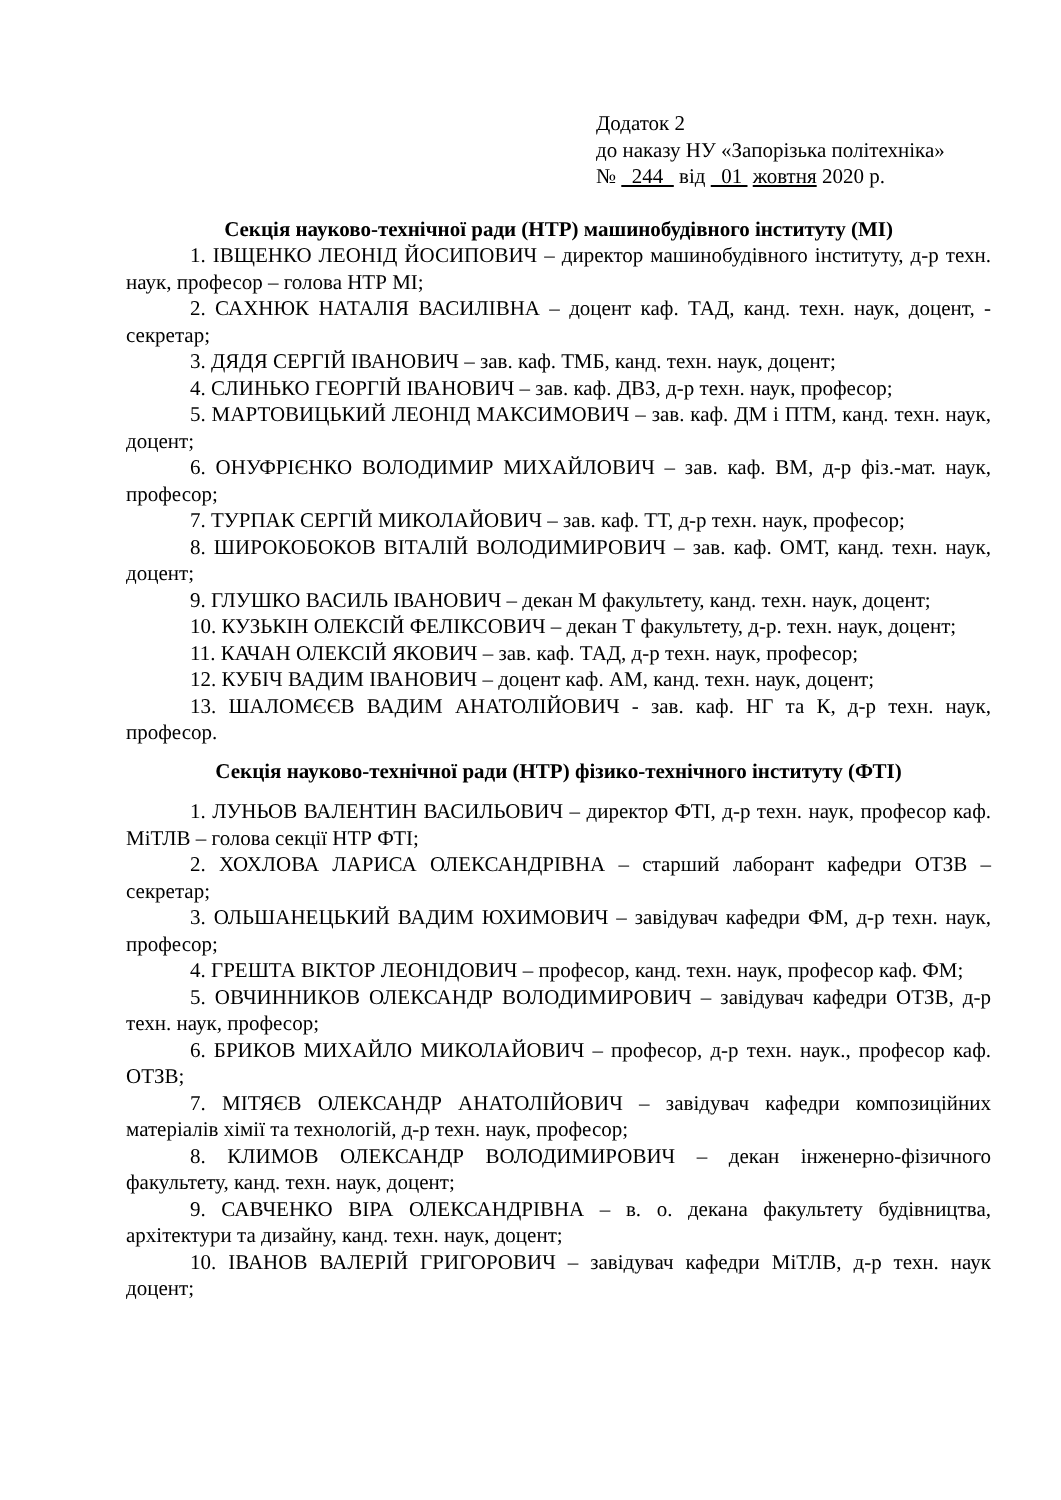Додаток 2
до наказу НУ «Запорізька політехніка»
№ 244 від 01 жовтня 2020 р.
Секція науково-технічної ради (НТР) машинобудівного інституту (МІ)
1. ІВЩЕНКО ЛЕОНІД ЙОСИПОВИЧ – директор машинобудівного інституту, д-р техн. наук, професор – голова НТР МІ;
2. САХНЮК НАТАЛІЯ ВАСИЛІВНА – доцент каф. ТАД, канд. техн. наук, доцент, - секретар;
3. ДЯДЯ СЕРГІЙ ІВАНОВИЧ – зав. каф. ТМБ, канд. техн. наук, доцент;
4. СЛИНЬКО ГЕОРГІЙ ІВАНОВИЧ – зав. каф. ДВЗ, д-р техн. наук, професор;
5. МАРТОВИЦЬКИЙ ЛЕОНІД МАКСИМОВИЧ – зав. каф. ДМ і ПТМ, канд. техн. наук, доцент;
6. ОНУФРІЄНКО ВОЛОДИМИР МИХАЙЛОВИЧ – зав. каф. ВМ, д-р фіз.-мат. наук, професор;
7. ТУРПАК СЕРГІЙ МИКОЛАЙОВИЧ – зав. каф. ТТ, д-р техн. наук, професор;
8. ШИРОКОБОКОВ ВІТАЛІЙ ВОЛОДИМИРОВИЧ – зав. каф. ОМТ, канд. техн. наук, доцент;
9. ГЛУШКО ВАСИЛЬ ІВАНОВИЧ – декан М факультету, канд. техн. наук, доцент;
10. КУЗЬКІН ОЛЕКСІЙ ФЕЛІКСОВИЧ – декан Т факультету, д-р. техн. наук, доцент;
11. КАЧАН ОЛЕКСІЙ ЯКОВИЧ – зав. каф. ТАД, д-р техн. наук, професор;
12. КУБІЧ ВАДИМ ІВАНОВИЧ – доцент каф. АМ, канд. техн. наук, доцент;
13. ШАЛОМЄЄВ ВАДИМ АНАТОЛІЙОВИЧ - зав. каф. НГ та К, д-р техн. наук, професор.
Секція науково-технічної ради (НТР) фізико-технічного інституту (ФТІ)
1. ЛУНЬОВ ВАЛЕНТИН ВАСИЛЬОВИЧ – директор ФТІ, д-р техн. наук, професор каф. МіТЛВ – голова секції НТР ФТІ;
2. ХОХЛОВА ЛАРИСА ОЛЕКСАНДРІВНА – старший лаборант кафедри ОТЗВ – секретар;
3. ОЛЬШАНЕЦЬКИЙ ВАДИМ ЮХИМОВИЧ – завідувач кафедри ФМ, д-р техн. наук, професор;
4. ГРЕШТА ВІКТОР ЛЕОНІДОВИЧ – професор, канд. техн. наук, професор каф. ФМ;
5. ОВЧИННИКОВ ОЛЕКСАНДР ВОЛОДИМИРОВИЧ – завідувач кафедри ОТЗВ, д-р техн. наук, професор;
6. БРИКОВ МИХАЙЛО МИКОЛАЙОВИЧ – професор, д-р техн. наук., професор каф. ОТЗВ;
7. МІТЯЄВ ОЛЕКСАНДР АНАТОЛІЙОВИЧ – завідувач кафедри композиційних матеріалів хімії та технологій, д-р техн. наук, професор;
8. КЛИМОВ ОЛЕКСАНДР ВОЛОДИМИРОВИЧ – декан інженерно-фізичного факультету, канд. техн. наук, доцент;
9. САВЧЕНКО ВІРА ОЛЕКСАНДРІВНА – в. о. декана факультету будівництва, архітектури та дизайну, канд. техн. наук, доцент;
10. ІВАНОВ ВАЛЕРІЙ ГРИГОРОВИЧ – завідувач кафедри МіТЛВ, д-р техн. наук доцент;